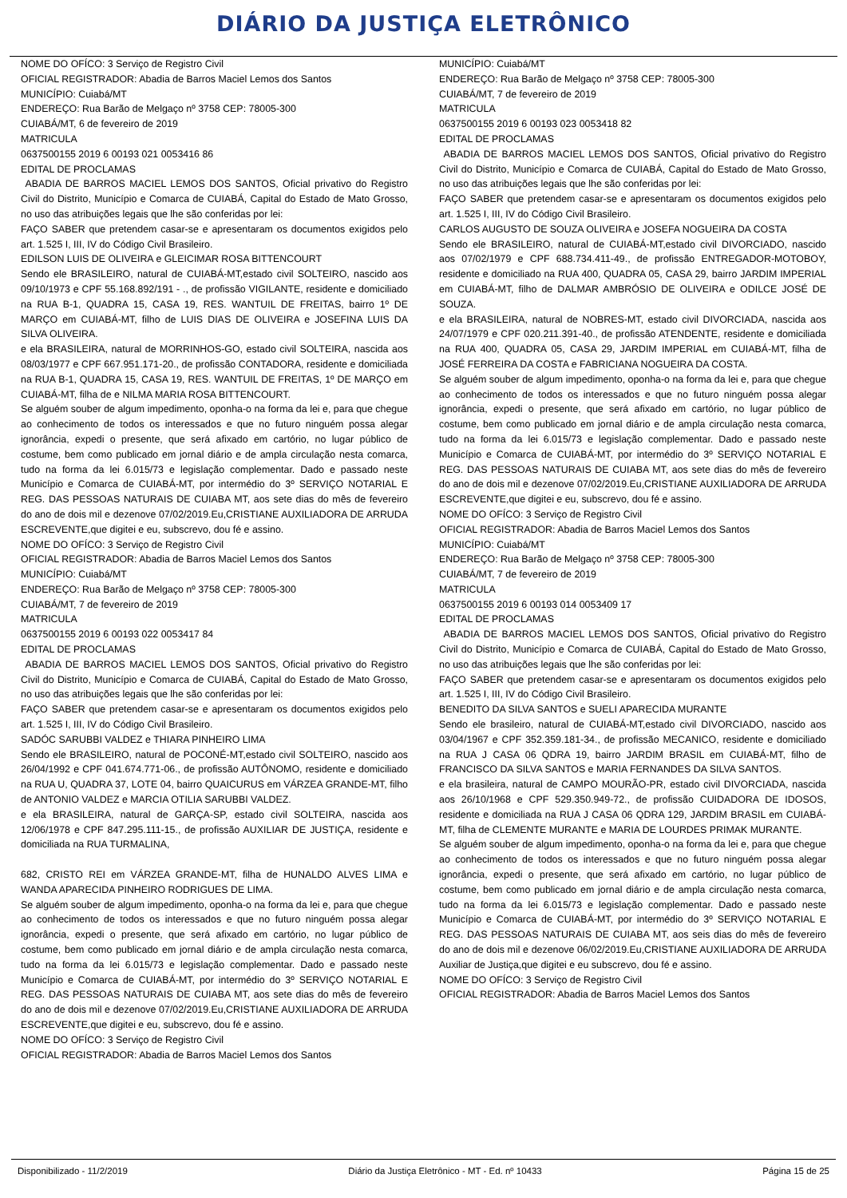DIÁRIO DA JUSTIÇA ELETRÔNICO
NOME DO OFÍCO: 3 Serviço de Registro Civil
OFICIAL REGISTRADOR: Abadia de Barros Maciel Lemos dos Santos
MUNICÍPIO: Cuiabá/MT
ENDEREÇO: Rua Barão de Melgaço nº 3758 CEP: 78005-300
CUIABÁ/MT, 6 de fevereiro de 2019
MATRICULA
0637500155 2019 6 00193 021 0053416 86
EDITAL DE PROCLAMAS
ABADIA DE BARROS MACIEL LEMOS DOS SANTOS, Oficial privativo do Registro Civil do Distrito, Município e Comarca de CUIABÁ, Capital do Estado de Mato Grosso, no uso das atribuições legais que lhe são conferidas por lei:
FAÇO SABER que pretendem casar-se e apresentaram os documentos exigidos pelo art. 1.525 I, III, IV do Código Civil Brasileiro.
EDILSON LUIS DE OLIVEIRA e GLEICIMAR ROSA BITTENCOURT
Sendo ele BRASILEIRO, natural de CUIABÁ-MT,estado civil SOLTEIRO, nascido aos 09/10/1973 e CPF 55.168.892/191 - ., de profissão VIGILANTE, residente e domiciliado na RUA B-1, QUADRA 15, CASA 19, RES. WANTUIL DE FREITAS, bairro 1º DE MARÇO em CUIABÁ-MT, filho de LUIS DIAS DE OLIVEIRA e JOSEFINA LUIS DA SILVA OLIVEIRA.
e ela BRASILEIRA, natural de MORRINHOS-GO, estado civil SOLTEIRA, nascida aos 08/03/1977 e CPF 667.951.171-20., de profissão CONTADORA, residente e domiciliada na RUA B-1, QUADRA 15, CASA 19, RES. WANTUIL DE FREITAS, 1º DE MARÇO em CUIABÁ-MT, filha de e NILMA MARIA ROSA BITTENCOURT.
Se alguém souber de algum impedimento, oponha-o na forma da lei e, para que chegue ao conhecimento de todos os interessados e que no futuro ninguém possa alegar ignorância, expedi o presente, que será afixado em cartório, no lugar público de costume, bem como publicado em jornal diário e de ampla circulação nesta comarca, tudo na forma da lei 6.015/73 e legislação complementar. Dado e passado neste Município e Comarca de CUIABÁ-MT, por intermédio do 3º SERVIÇO NOTARIAL E REG. DAS PESSOAS NATURAIS DE CUIABA MT, aos sete dias do mês de fevereiro do ano de dois mil e dezenove 07/02/2019.Eu,CRISTIANE AUXILIADORA DE ARRUDA ESCREVENTE,que digitei e eu, subscrevo, dou fé e assino.
NOME DO OFÍCO: 3 Serviço de Registro Civil
OFICIAL REGISTRADOR: Abadia de Barros Maciel Lemos dos Santos
MUNICÍPIO: Cuiabá/MT
ENDEREÇO: Rua Barão de Melgaço nº 3758 CEP: 78005-300
CUIABÁ/MT, 7 de fevereiro de 2019
MATRICULA
0637500155 2019 6 00193 022 0053417 84
EDITAL DE PROCLAMAS
ABADIA DE BARROS MACIEL LEMOS DOS SANTOS, Oficial privativo do Registro Civil do Distrito, Município e Comarca de CUIABÁ, Capital do Estado de Mato Grosso, no uso das atribuições legais que lhe são conferidas por lei:
FAÇO SABER que pretendem casar-se e apresentaram os documentos exigidos pelo art. 1.525 I, III, IV do Código Civil Brasileiro.
SADÓC SARUBBI VALDEZ e THIARA PINHEIRO LIMA
Sendo ele BRASILEIRO, natural de POCONÉ-MT,estado civil SOLTEIRO, nascido aos 26/04/1992 e CPF 041.674.771-06., de profissão AUTÔNOMO, residente e domiciliado na RUA U, QUADRA 37, LOTE 04, bairro QUAICURUS em VÁRZEA GRANDE-MT, filho de ANTONIO VALDEZ e MARCIA OTILIA SARUBBI VALDEZ.
e ela BRASILEIRA, natural de GARÇA-SP, estado civil SOLTEIRA, nascida aos 12/06/1978 e CPF 847.295.111-15., de profissão AUXILIAR DE JUSTIÇA, residente e domiciliada na RUA TURMALINA,
682, CRISTO REI em VÁRZEA GRANDE-MT, filha de HUNALDO ALVES LIMA e WANDA APARECIDA PINHEIRO RODRIGUES DE LIMA.
Se alguém souber de algum impedimento, oponha-o na forma da lei e, para que chegue ao conhecimento de todos os interessados e que no futuro ninguém possa alegar ignorância, expedi o presente, que será afixado em cartório, no lugar público de costume, bem como publicado em jornal diário e de ampla circulação nesta comarca, tudo na forma da lei 6.015/73 e legislação complementar. Dado e passado neste Município e Comarca de CUIABÁ-MT, por intermédio do 3º SERVIÇO NOTARIAL E REG. DAS PESSOAS NATURAIS DE CUIABA MT, aos sete dias do mês de fevereiro do ano de dois mil e dezenove 07/02/2019.Eu,CRISTIANE AUXILIADORA DE ARRUDA ESCREVENTE,que digitei e eu, subscrevo, dou fé e assino.
NOME DO OFÍCO: 3 Serviço de Registro Civil
OFICIAL REGISTRADOR: Abadia de Barros Maciel Lemos dos Santos
MUNICÍPIO: Cuiabá/MT
ENDEREÇO: Rua Barão de Melgaço nº 3758 CEP: 78005-300
CUIABÁ/MT, 7 de fevereiro de 2019
MATRICULA
0637500155 2019 6 00193 023 0053418 82
EDITAL DE PROCLAMAS
ABADIA DE BARROS MACIEL LEMOS DOS SANTOS, Oficial privativo do Registro Civil do Distrito, Município e Comarca de CUIABÁ, Capital do Estado de Mato Grosso, no uso das atribuições legais que lhe são conferidas por lei:
FAÇO SABER que pretendem casar-se e apresentaram os documentos exigidos pelo art. 1.525 I, III, IV do Código Civil Brasileiro.
CARLOS AUGUSTO DE SOUZA OLIVEIRA e JOSEFA NOGUEIRA DA COSTA
Sendo ele BRASILEIRO, natural de CUIABÁ-MT,estado civil DIVORCIADO, nascido aos 07/02/1979 e CPF 688.734.411-49., de profissão ENTREGADOR-MOTOBOY, residente e domiciliado na RUA 400, QUADRA 05, CASA 29, bairro JARDIM IMPERIAL em CUIABÁ-MT, filho de DALMAR AMBRÓSIO DE OLIVEIRA e ODILCE JOSÉ DE SOUZA.
e ela BRASILEIRA, natural de NOBRES-MT, estado civil DIVORCIADA, nascida aos 24/07/1979 e CPF 020.211.391-40., de profissão ATENDENTE, residente e domiciliada na RUA 400, QUADRA 05, CASA 29, JARDIM IMPERIAL em CUIABÁ-MT, filha de JOSÉ FERREIRA DA COSTA e FABRICIANA NOGUEIRA DA COSTA.
Se alguém souber de algum impedimento, oponha-o na forma da lei e, para que chegue ao conhecimento de todos os interessados e que no futuro ninguém possa alegar ignorância, expedi o presente, que será afixado em cartório, no lugar público de costume, bem como publicado em jornal diário e de ampla circulação nesta comarca, tudo na forma da lei 6.015/73 e legislação complementar. Dado e passado neste Município e Comarca de CUIABÁ-MT, por intermédio do 3º SERVIÇO NOTARIAL E REG. DAS PESSOAS NATURAIS DE CUIABA MT, aos sete dias do mês de fevereiro do ano de dois mil e dezenove 07/02/2019.Eu,CRISTIANE AUXILIADORA DE ARRUDA ESCREVENTE,que digitei e eu, subscrevo, dou fé e assino.
NOME DO OFÍCO: 3 Serviço de Registro Civil
OFICIAL REGISTRADOR: Abadia de Barros Maciel Lemos dos Santos
MUNICÍPIO: Cuiabá/MT
ENDEREÇO: Rua Barão de Melgaço nº 3758 CEP: 78005-300
CUIABÁ/MT, 7 de fevereiro de 2019
MATRICULA
0637500155 2019 6 00193 014 0053409 17
EDITAL DE PROCLAMAS
ABADIA DE BARROS MACIEL LEMOS DOS SANTOS, Oficial privativo do Registro Civil do Distrito, Município e Comarca de CUIABÁ, Capital do Estado de Mato Grosso, no uso das atribuições legais que lhe são conferidas por lei:
FAÇO SABER que pretendem casar-se e apresentaram os documentos exigidos pelo art. 1.525 I, III, IV do Código Civil Brasileiro.
BENEDITO DA SILVA SANTOS e SUELI APARECIDA MURANTE
Sendo ele brasileiro, natural de CUIABÁ-MT,estado civil DIVORCIADO, nascido aos 03/04/1967 e CPF 352.359.181-34., de profissão MECANICO, residente e domiciliado na RUA J CASA 06 QDRA 19, bairro JARDIM BRASIL em CUIABÁ-MT, filho de FRANCISCO DA SILVA SANTOS e MARIA FERNANDES DA SILVA SANTOS.
e ela brasileira, natural de CAMPO MOURÃO-PR, estado civil DIVORCIADA, nascida aos 26/10/1968 e CPF 529.350.949-72., de profissão CUIDADORA DE IDOSOS, residente e domiciliada na RUA J CASA 06 QDRA 129, JARDIM BRASIL em CUIABÁ-MT, filha de CLEMENTE MURANTE e MARIA DE LOURDES PRIMAK MURANTE.
Se alguém souber de algum impedimento, oponha-o na forma da lei e, para que chegue ao conhecimento de todos os interessados e que no futuro ninguém possa alegar ignorância, expedi o presente, que será afixado em cartório, no lugar público de costume, bem como publicado em jornal diário e de ampla circulação nesta comarca, tudo na forma da lei 6.015/73 e legislação complementar. Dado e passado neste Município e Comarca de CUIABÁ-MT, por intermédio do 3º SERVIÇO NOTARIAL E REG. DAS PESSOAS NATURAIS DE CUIABA MT, aos seis dias do mês de fevereiro do ano de dois mil e dezenove 06/02/2019.Eu,CRISTIANE AUXILIADORA DE ARRUDA Auxiliar de Justiça,que digitei e eu subscrevo, dou fé e assino.
NOME DO OFÍCO: 3 Serviço de Registro Civil
OFICIAL REGISTRADOR: Abadia de Barros Maciel Lemos dos Santos
Disponibilizado - 11/2/2019 Diário da Justiça Eletrônico - MT - Ed. nº 10433 Página 15 de 25